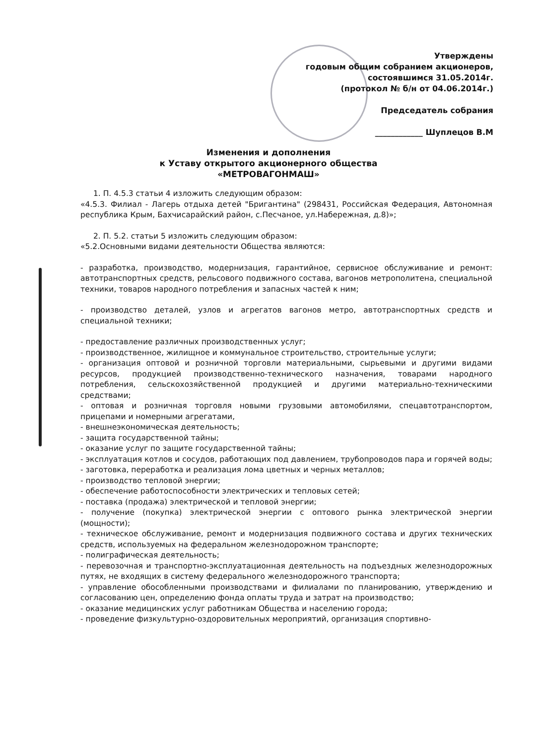Утверждены
годовым общим собранием акционеров,
состоявшимся 31.05.2014г.
(протокол № б/н от 04.06.2014г.)
Председатель собрания
____________ Шуплецов В.М
Изменения и дополнения
к Уставу открытого акционерного общества
«МЕТРОВАГОНМАШ»
1. П. 4.5.3 статьи 4 изложить следующим образом:
«4.5.3. Филиал - Лагерь отдыха детей "Бригантина" (298431, Российская Федерация, Автономная республика Крым, Бахчисарайский район, с.Песчаное, ул.Набережная, д.8)»;
2. П. 5.2. статьи 5 изложить следующим образом:
«5.2.Основными видами деятельности Общества являются:
- разработка, производство, модернизация, гарантийное, сервисное обслуживание и ремонт: автотранспортных средств, рельсового подвижного состава, вагонов метрополитена, специальной техники, товаров народного потребления и запасных частей к ним;
- производство деталей, узлов и агрегатов вагонов метро, автотранспортных средств и специальной техники;
- предоставление различных производственных услуг;
- производственное, жилищное и коммунальное строительство, строительные услуги;
- организация оптовой и розничной торговли материальными, сырьевыми и другими видами ресурсов, продукцией производственно-технического назначения, товарами народного потребления, сельскохозяйственной продукцией и другими материально-техническими средствами;
- оптовая и розничная торговля новыми грузовыми автомобилями, спецавтотранспортом, прицепами и номерными агрегатами,
- внешнеэкономическая деятельность;
- защита государственной тайны;
- оказание услуг по защите государственной тайны;
- эксплуатация котлов и сосудов, работающих под давлением, трубопроводов пара и горячей воды;
- заготовка, переработка и реализация лома цветных и черных металлов;
- производство тепловой энергии;
- обеспечение работоспособности электрических и тепловых сетей;
- поставка (продажа) электрической и тепловой энергии;
- получение (покупка) электрической энергии с оптового рынка электрической энергии (мощности);
- техническое обслуживание, ремонт и модернизация подвижного состава и других технических средств, используемых на федеральном железнодорожном транспорте;
- полиграфическая деятельность;
- перевозочная и транспортно-эксплуатационная деятельность на подъездных железнодорожных путях, не входящих в систему федерального железнодорожного транспорта;
- управление обособленными производствами и филиалами по планированию, утверждению и согласованию цен, определению фонда оплаты труда и затрат на производство;
- оказание медицинских услуг работникам Общества и населению города;
- проведение физкультурно-оздоровительных мероприятий, организация спортивно-